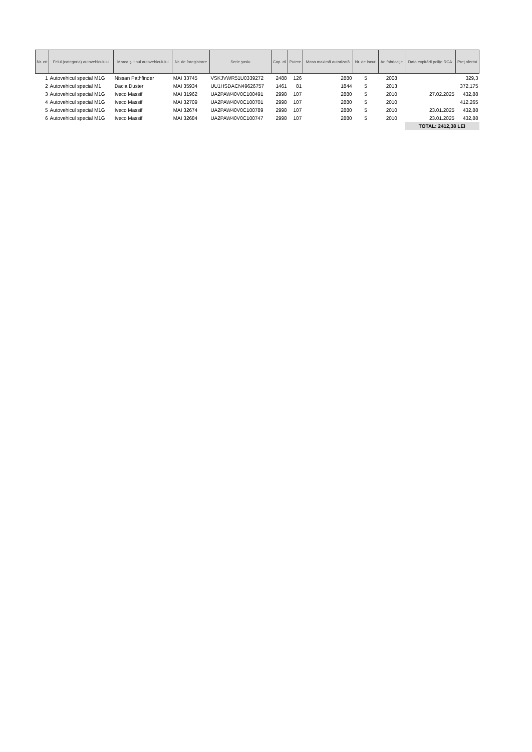| Nr. crt | Felul (categoria) autovehiculului | Marca şi tipul autovehiculului | Nr. de înregistrare | Serie şasiu | Cap. cil | Putere | Masa maximă autorizată | Nr. de locuri | An fabricaţie | Data expirării poliţe RCA | Preţ ofertat |
| --- | --- | --- | --- | --- | --- | --- | --- | --- | --- | --- | --- |
| 1 | Autovehicul special M1G | Nissan Pathfinder | MAI 33745 | VSKJVWR51U0339272 | 2488 | 126 | 2880 | 5 | 2008 | | 329,3 |
| 2 | Autovehicul special M1 | Dacia Duster | MAI 35934 | UU1HSDACN49626757 | 1461 | 81 | 1844 | 5 | 2013 | | 372,175 |
| 3 | Autovehicul special M1G | Iveco Massif | MAI 31962 | UA2PAW40V0C100491 | 2998 | 107 | 2880 | 5 | 2010 | 27.02.2025 | 432,88 |
| 4 | Autovehicul special M1G | Iveco Massif | MAI 32709 | UA2PAW40V0C100701 | 2998 | 107 | 2880 | 5 | 2010 | | 412,265 |
| 5 | Autovehicul special M1G | Iveco Massif | MAI 32674 | UA2PAW40V0C100789 | 2998 | 107 | 2880 | 5 | 2010 | 23.01.2025 | 432,88 |
| 6 | Autovehicul special M1G | Iveco Massif | MAI 32684 | UA2PAW40V0C100747 | 2998 | 107 | 2880 | 5 | 2010 | 23.01.2025 | 432,88 |
| | | | | | | | | | | TOTAL: 2412,38 LEI | |